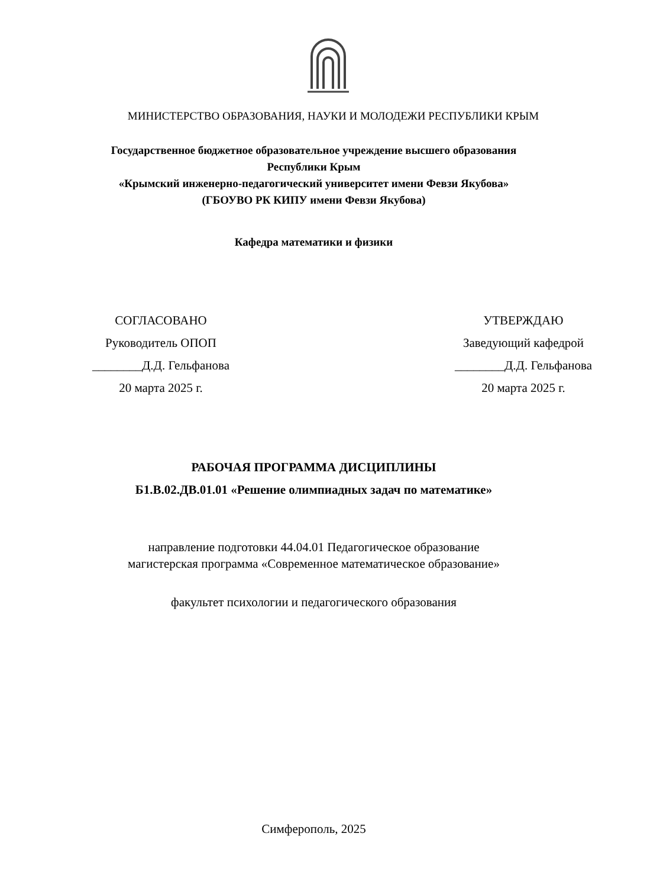МИНИСТЕРСТВО ОБРАЗОВАНИЯ, НАУКИ И МОЛОДЕЖИ РЕСПУБЛИКИ КРЫМ
Государственное бюджетное образовательное учреждение высшего образования
Республики Крым
«Крымский инженерно-педагогический университет имени Февзи Якубова»
(ГБОУВО РК КИПУ имени Февзи Якубова)
Кафедра математики и физики
СОГЛАСОВАНО
Руководитель ОПОП
________Д.Д. Гельфанова
20 марта 2025 г.
УТВЕРЖДАЮ
Заведующий кафедрой
________Д.Д. Гельфанова
20 марта 2025 г.
РАБОЧАЯ ПРОГРАММА ДИСЦИПЛИНЫ
Б1.В.02.ДВ.01.01 «Решение олимпиадных задач по математике»
направление подготовки 44.04.01 Педагогическое образование
магистерская программа «Современное математическое образование»
факультет психологии и педагогического образования
Симферополь, 2025